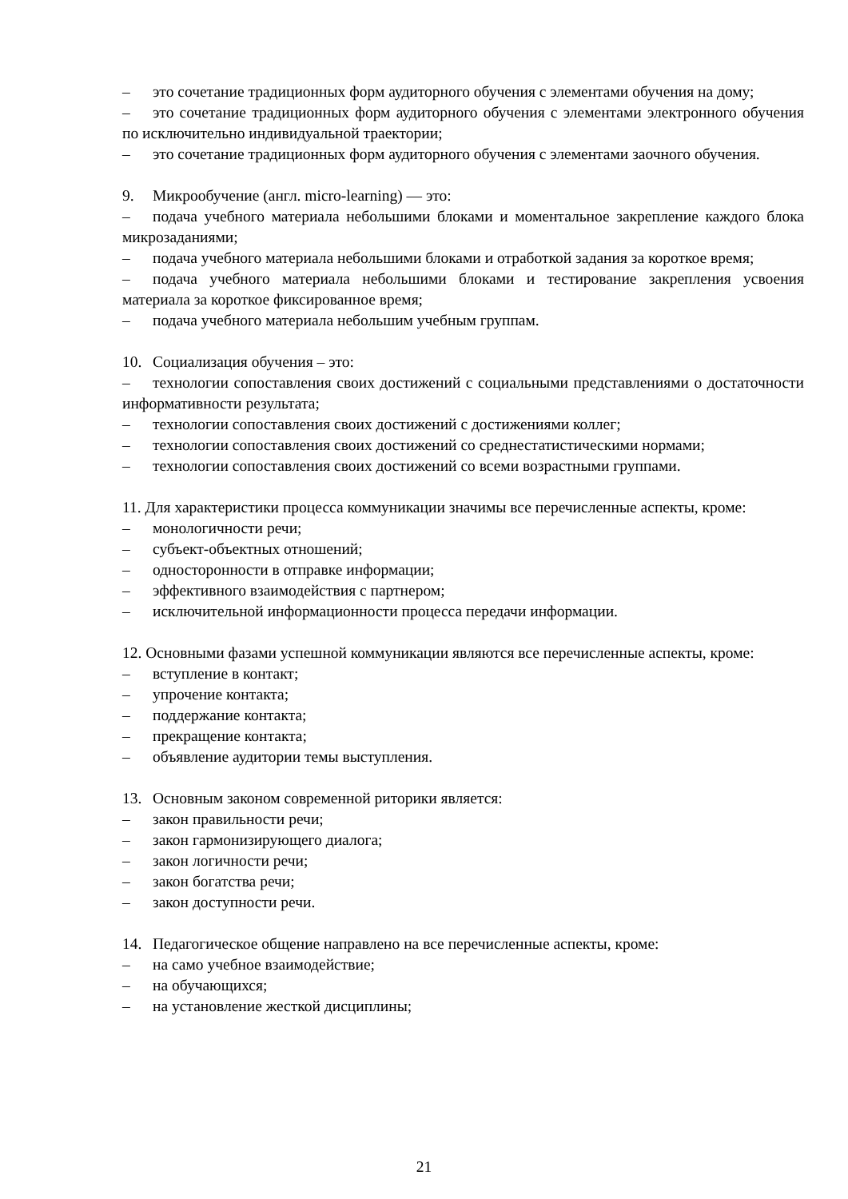– это сочетание традиционных форм аудиторного обучения с элементами обучения на дому;
– это сочетание традиционных форм аудиторного обучения с элементами электронного обучения по исключительно индивидуальной траектории;
– это сочетание традиционных форм аудиторного обучения с элементами заочного обучения.
9. Микрообучение (англ. micro-learning) — это:
– подача учебного материала небольшими блоками и моментальное закрепление каждого блока микрозаданиями;
– подача учебного материала небольшими блоками и отработкой задания за короткое время;
– подача учебного материала небольшими блоками и тестирование закрепления усвоения материала за короткое фиксированное время;
– подача учебного материала небольшим учебным группам.
10. Социализация обучения – это:
– технологии сопоставления своих достижений с социальными представлениями о достаточности информативности результата;
– технологии сопоставления своих достижений с достижениями коллег;
– технологии сопоставления своих достижений со среднестатистическими нормами;
– технологии сопоставления своих достижений со всеми возрастными группами.
11. Для характеристики процесса коммуникации значимы все перечисленные аспекты, кроме:
– монологичности речи;
– субъект-объектных отношений;
– односторонности в отправке информации;
– эффективного взаимодействия с партнером;
– исключительной информационности процесса передачи информации.
12. Основными фазами успешной коммуникации являются все перечисленные аспекты, кроме:
– вступление в контакт;
– упрочение контакта;
– поддержание контакта;
– прекращение контакта;
– объявление аудитории темы выступления.
13. Основным законом современной риторики является:
– закон правильности речи;
– закон гармонизирующего диалога;
– закон логичности речи;
– закон богатства речи;
– закон доступности речи.
14. Педагогическое общение направлено на все перечисленные аспекты, кроме:
– на само учебное взаимодействие;
– на обучающихся;
– на установление жесткой дисциплины;
21